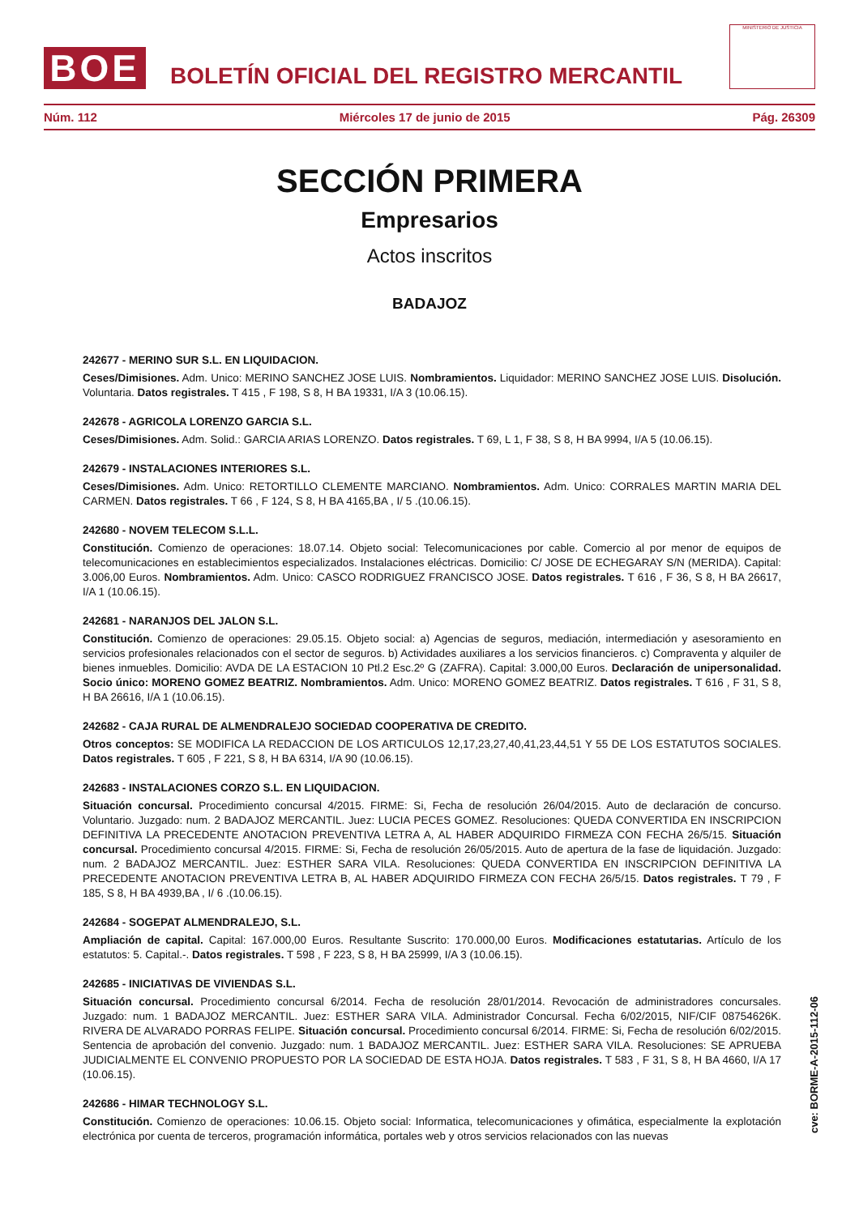BOE
BOLETÍN OFICIAL DEL REGISTRO MERCANTIL
MINISTERIO DE JUSTICIA
Núm. 112 Miércoles 17 de junio de 2015 Pág. 26309
SECCIÓN PRIMERA
Empresarios
Actos inscritos
BADAJOZ
242677 - MERINO SUR S.L. EN LIQUIDACION.
Ceses/Dimisiones. Adm. Unico: MERINO SANCHEZ JOSE LUIS. Nombramientos. Liquidador: MERINO SANCHEZ JOSE LUIS. Disolución. Voluntaria. Datos registrales. T 415 , F 198, S 8, H BA 19331, I/A 3 (10.06.15).
242678 - AGRICOLA LORENZO GARCIA S.L.
Ceses/Dimisiones. Adm. Solid.: GARCIA ARIAS LORENZO. Datos registrales. T 69, L 1, F 38, S 8, H BA 9994, I/A 5 (10.06.15).
242679 - INSTALACIONES INTERIORES S.L.
Ceses/Dimisiones. Adm. Unico: RETORTILLO CLEMENTE MARCIANO. Nombramientos. Adm. Unico: CORRALES MARTIN MARIA DEL CARMEN. Datos registrales. T 66 , F 124, S 8, H BA 4165,BA , I/ 5 .(10.06.15).
242680 - NOVEM TELECOM S.L.L.
Constitución. Comienzo de operaciones: 18.07.14. Objeto social: Telecomunicaciones por cable. Comercio al por menor de equipos de telecomunicaciones en establecimientos especializados. Instalaciones eléctricas. Domicilio: C/ JOSE DE ECHEGARAY S/N (MERIDA). Capital: 3.006,00 Euros. Nombramientos. Adm. Unico: CASCO RODRIGUEZ FRANCISCO JOSE. Datos registrales. T 616 , F 36, S 8, H BA 26617, I/A 1 (10.06.15).
242681 - NARANJOS DEL JALON S.L.
Constitución. Comienzo de operaciones: 29.05.15. Objeto social: a) Agencias de seguros, mediación, intermediación y asesoramiento en servicios profesionales relacionados con el sector de seguros. b) Actividades auxiliares a los servicios financieros. c) Compraventa y alquiler de bienes inmuebles. Domicilio: AVDA DE LA ESTACION 10 Ptl.2 Esc.2º G (ZAFRA). Capital: 3.000,00 Euros. Declaración de unipersonalidad. Socio único: MORENO GOMEZ BEATRIZ. Nombramientos. Adm. Unico: MORENO GOMEZ BEATRIZ. Datos registrales. T 616 , F 31, S 8, H BA 26616, I/A 1 (10.06.15).
242682 - CAJA RURAL DE ALMENDRALEJO SOCIEDAD COOPERATIVA DE CREDITO.
Otros conceptos: SE MODIFICA LA REDACCION DE LOS ARTICULOS 12,17,23,27,40,41,23,44,51 Y 55 DE LOS ESTATUTOS SOCIALES. Datos registrales. T 605 , F 221, S 8, H BA 6314, I/A 90 (10.06.15).
242683 - INSTALACIONES CORZO S.L. EN LIQUIDACION.
Situación concursal. Procedimiento concursal 4/2015. FIRME: Si, Fecha de resolución 26/04/2015. Auto de declaración de concurso. Voluntario. Juzgado: num. 2 BADAJOZ MERCANTIL. Juez: LUCIA PECES GOMEZ. Resoluciones: QUEDA CONVERTIDA EN INSCRIPCION DEFINITIVA LA PRECEDENTE ANOTACION PREVENTIVA LETRA A, AL HABER ADQUIRIDO FIRMEZA CON FECHA 26/5/15. Situación concursal. Procedimiento concursal 4/2015. FIRME: Si, Fecha de resolución 26/05/2015. Auto de apertura de la fase de liquidación. Juzgado: num. 2 BADAJOZ MERCANTIL. Juez: ESTHER SARA VILA. Resoluciones: QUEDA CONVERTIDA EN INSCRIPCION DEFINITIVA LA PRECEDENTE ANOTACION PREVENTIVA LETRA B, AL HABER ADQUIRIDO FIRMEZA CON FECHA 26/5/15. Datos registrales. T 79 , F 185, S 8, H BA 4939,BA , I/ 6 .(10.06.15).
242684 - SOGEPAT ALMENDRALEJO, S.L.
Ampliación de capital. Capital: 167.000,00 Euros. Resultante Suscrito: 170.000,00 Euros. Modificaciones estatutarias. Artículo de los estatutos: 5. Capital.-. Datos registrales. T 598 , F 223, S 8, H BA 25999, I/A 3 (10.06.15).
242685 - INICIATIVAS DE VIVIENDAS S.L.
Situación concursal. Procedimiento concursal 6/2014. Fecha de resolución 28/01/2014. Revocación de administradores concursales. Juzgado: num. 1 BADAJOZ MERCANTIL. Juez: ESTHER SARA VILA. Administrador Concursal. Fecha 6/02/2015, NIF/CIF 08754626K. RIVERA DE ALVARADO PORRAS FELIPE. Situación concursal. Procedimiento concursal 6/2014. FIRME: Si, Fecha de resolución 6/02/2015. Sentencia de aprobación del convenio. Juzgado: num. 1 BADAJOZ MERCANTIL. Juez: ESTHER SARA VILA. Resoluciones: SE APRUEBA JUDICIALMENTE EL CONVENIO PROPUESTO POR LA SOCIEDAD DE ESTA HOJA. Datos registrales. T 583 , F 31, S 8, H BA 4660, I/A 17 (10.06.15).
242686 - HIMAR TECHNOLOGY S.L.
Constitución. Comienzo de operaciones: 10.06.15. Objeto social: Informatica, telecomunicaciones y ofimática, especialmente la explotación electrónica por cuenta de terceros, programación informática, portales web y otros servicios relacionados con las nuevas
cve: BORME-A-2015-112-06